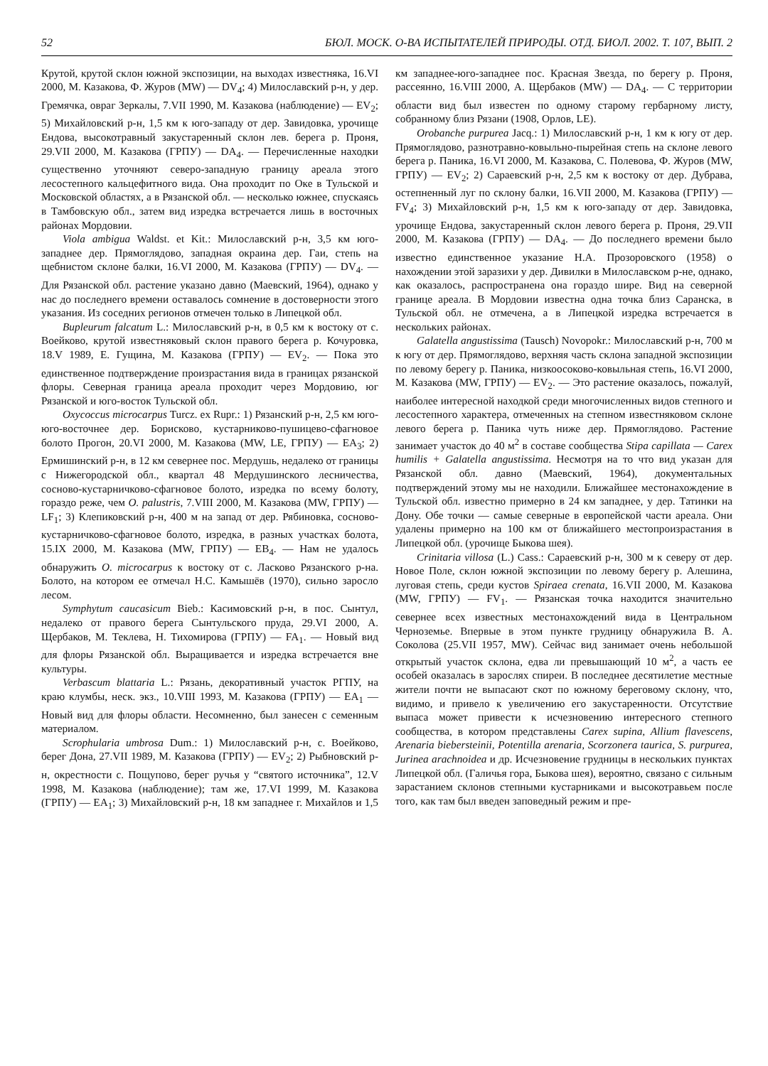52 БЮЛ. МОСК. О-ВА ИСПЫТАТЕЛЕЙ ПРИРОДЫ. ОТД. БИОЛ. 2002. Т. 107, ВЫП. 2
Крутой, крутой склон южной экспозиции, на выходах известняка, 16.VI 2000, М. Казакова, Ф. Журов (MW) — DV<sub>4</sub>; 4) Милославский р-н, у дер. Гремячка, овраг Зеркалы, 7.VII 1990, М. Казакова (наблюдение) — EV<sub>2</sub>; 5) Михайловский р-н, 1,5 км к юго-западу от дер. Завидовка, урочище Ендова, высокотравный закустаренный склон лев. берега р. Проня, 29.VII 2000, М. Казакова (ГРПУ) — DA<sub>4</sub>. — Перечисленные находки существенно уточняют северо-западную границу ареала этого лесостепного кальцефитного вида. Она проходит по Оке в Тульской и Московской областях, а в Рязанской обл. — несколько южнее, спускаясь в Тамбовскую обл., затем вид изредка встречается лишь в восточных районах Мордовии.
Viola ambigua Waldst. et Kit.: Милославский р-н, 3,5 км юго-западнее дер. Прямоглядово, западная окраина дер. Гаи, степь на щебнистом склоне балки, 16.VI 2000, М. Казакова (ГРПУ) — DV<sub>4</sub>. — Для Рязанской обл. растение указано давно (Маевский, 1964), однако у нас до последнего времени оставалось сомнение в достоверности этого указания. Из соседних регионов отмечен только в Липецкой обл.
Bupleurum falcatum L.: Милославский р-н, в 0,5 км к востоку от с. Воейково, крутой известняковый склон правого берега р. Кочуровка, 18.V 1989, Е. Гущина, М. Казакова (ГРПУ) — EV<sub>2</sub>. — Пока это единственное подтверждение произрастания вида в границах рязанской флоры. Северная граница ареала проходит через Мордовию, юг Рязанской и юго-восток Тульской обл.
Oxycoccus microcarpus Turcz. ex Rupr.: 1) Рязанский р-н, 2,5 км юго-юго-восточнее дер. Борисково, кустарниково-пушицево-сфагновое болото Прогон, 20.VI 2000, М. Казакова (MW, LE, ГРПУ) — EA<sub>3</sub>; 2) Ермишинский р-н, в 12 км севернее пос. Мердушь, недалеко от границы с Нижегородской обл., квартал 48 Мердушинского лесничества, сосново-кустарничково-сфагновое болото, изредка по всему болоту, гораздо реже, чем O. palustris, 7.VIII 2000, М. Казакова (MW, ГРПУ) — LF<sub>1</sub>; 3) Клепиковский р-н, 400 м на запад от дер. Рябиновка, сосново-кустарничково-сфагновое болото, изредка, в разных участках болота, 15.IX 2000, М. Казакова (MW, ГРПУ) — EB<sub>4</sub>. — Нам не удалось обнаружить O. microcarpus к востоку от с. Ласково Рязанского р-на. Болото, на котором ее отмечал Н.С. Камышёв (1970), сильно заросло лесом.
Symphytum caucasicum Bieb.: Касимовский р-н, в пос. Сынтул, недалеко от правого берега Сынтульского пруда, 29.VI 2000, А. Щербаков, М. Теклева, Н. Тихомирова (ГРПУ) — FA<sub>1</sub>. — Новый вид для флоры Рязанской обл. Выращивается и изредка встречается вне культуры.
Verbascum blattaria L.: Рязань, декоративный участок РГПУ, на краю клумбы, неск. экз., 10.VIII 1993, М. Казакова (ГРПУ) — EA<sub>1</sub> — Новый вид для флоры области. Несомненно, был занесен с семенным материалом.
Scrophularia umbrosa Dum.: 1) Милославский р-н, с. Воейково, берег Дона, 27.VII 1989, М. Казакова (ГРПУ) — EV<sub>2</sub>; 2) Рыбновский р-н, окрестности с. Пощупово, берег ручья у “святого источника”, 12.V 1998, М. Казакова (наблюдение); там же, 17.VI 1999, М. Казакова (ГРПУ) — EA<sub>1</sub>; 3) Михайловский р-н, 18 км западнее г. Михайлов и 1,5 км западнее-юго-западнее пос. Красная Звезда, по берегу р. Проня, рассеянно, 16.VIII 2000, А. Щербаков (MW) — DA<sub>4</sub>. — С территории области вид был известен по одному старому гербарному листу, собранному близ Рязани (1908, Орлов, LE).
Orobanche purpurea Jacq.: 1) Милославский р-н, 1 км к югу от дер. Прямоглядово, разнотравно-ковыльно-пырейная степь на склоне левого берега р. Паника, 16.VI 2000, М. Казакова, С. Полевова, Ф. Журов (MW, ГРПУ) — EV<sub>2</sub>; 2) Сараевский р-н, 2,5 км к востоку от дер. Дубрава, остепненный луг по склону балки, 16.VII 2000, М. Казакова (ГРПУ) — FV<sub>4</sub>; 3) Михайловский р-н, 1,5 км к юго-западу от дер. Завидовка, урочище Ендова, закустаренный склон левого берега р. Проня, 29.VII 2000, М. Казакова (ГРПУ) — DA<sub>4</sub>. — До последнего времени было известно единственное указание Н.А. Прозоровского (1958) о нахождении этой заразихи у дер. Дивилки в Милославском р-не, однако, как оказалось, распространена она гораздо шире. Вид на северной границе ареала. В Мордовии известна одна точка близ Саранска, в Тульской обл. не отмечена, а в Липецкой изредка встречается в нескольких районах.
Galatella angustissima (Tausch) Novopokr.: Милославский р-н, 700 м к югу от дер. Прямоглядово, верхняя часть склона западной экспозиции по левому берегу р. Паника, низкоосоково-ковыльная степь, 16.VI 2000, М. Казакова (MW, ГРПУ) — EV<sub>2</sub>. — Это растение оказалось, пожалуй, наиболее интересной находкой среди многочисленных видов степного и лесостепного характера, отмеченных на степном известняковом склоне левого берега р. Паника чуть ниже дер. Прямоглядово. Растение занимает участок до 40 м<sup>2</sup> в составе сообщества Stipa capillata — Carex humilis + Galatella angustissima. Несмотря на то что вид указан для Рязанской обл. давно (Маевский, 1964), документальных подтверждений этому мы не находили. Ближайшее местонахождение в Тульской обл. известно примерно в 24 км западнее, у дер. Татинки на Дону. Обе точки — самые северные в европейской части ареала. Они удалены примерно на 100 км от ближайшего местопроизрастания в Липецкой обл. (урочище Быкова шея).
Crinitaria villosa (L.) Cass.: Сараевский р-н, 300 м к северу от дер. Новое Поле, склон южной экспозиции по левому берегу р. Алешина, луговая степь, среди кустов Spiraea crenata, 16.VII 2000, М. Казакова (MW, ГРПУ) — FV<sub>1</sub>. — Рязанская точка находится значительно севернее всех известных местонахождений вида в Центральном Черноземье. Впервые в этом пункте грудницу обнаружила В. А. Соколова (25.VII 1957, MW). Сейчас вид занимает очень небольшой открытый участок склона, едва ли превышающий 10 м<sup>2</sup>, а часть ее особей оказалась в зарослях спиреи. В последнее десятилетие местные жители почти не выпасают скот по южному береговому склону, что, видимо, и привело к увеличению его закустаренности. Отсутствие выпаса может привести к исчезновению интересного степного сообщества, в котором представлены Carex supina, Allium flavescens, Arenaria biebersteinii, Potentilla arenaria, Scorzonera taurica, S. purpurea, Jurinea arachnoidea и др. Исчезновение грудницы в нескольких пунктах Липецкой обл. (Галичья гора, Быкова шея), вероятно, связано с сильным зарастанием склонов степными кустарниками и высокотравьем после того, как там был введен заповедный режим и пре-